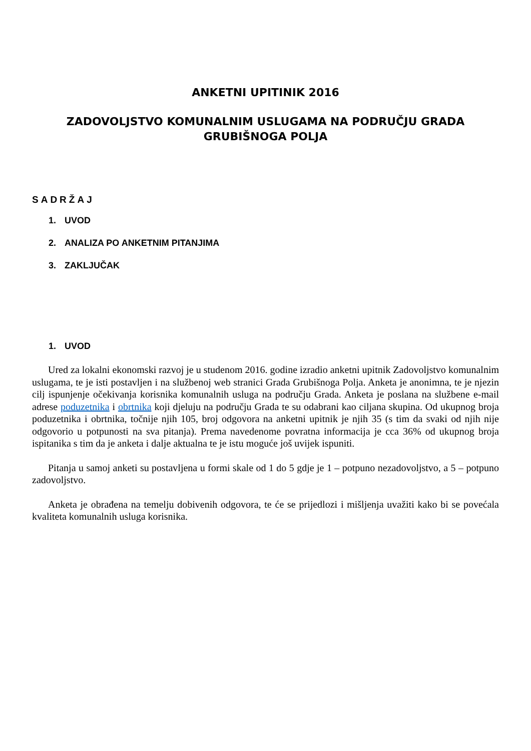ANKETNI UPITINIK 2016
ZADOVOLJSTVO KOMUNALNIM USLUGAMA NA PODRUČJU GRADA
GRUBIŠNOGA POLJA
SADRŽAJ
1. UVOD
2. ANALIZA PO ANKETNIM PITANJIMA
3. ZAKLJUČAK
1. UVOD
Ured za lokalni ekonomski razvoj je u studenom 2016. godine izradio anketni upitnik Zadovoljstvo komunalnim uslugama, te je isti postavljen i na službenoj web stranici Grada Grubišnoga Polja. Anketa je anonimna, te je njezin cilj ispunjenje očekivanja korisnika komunalnih usluga na području Grada. Anketa je poslana na službene e-mail adrese poduzetnika i obrtnika koji djeluju na području Grada te su odabrani kao ciljana skupina. Od ukupnog broja poduzetnika i obrtnika, točnije njih 105, broj odgovora na anketni upitnik je njih 35 (s tim da svaki od njih nije odgovorio u potpunosti na sva pitanja). Prema navedenome povratna informacija je cca 36% od ukupnog broja ispitanika s tim da je anketa i dalje aktualna te je istu moguće još uvijek ispuniti.
Pitanja u samoj anketi su postavljena u formi skale od 1 do 5 gdje je 1 – potpuno nezadovoljstvo, a 5 – potpuno zadovoljstvo.
Anketa je obrađena na temelju dobivenih odgovora, te će se prijedlozi i mišljenja uvažiti kako bi se povećala kvaliteta komunalnih usluga korisnika.